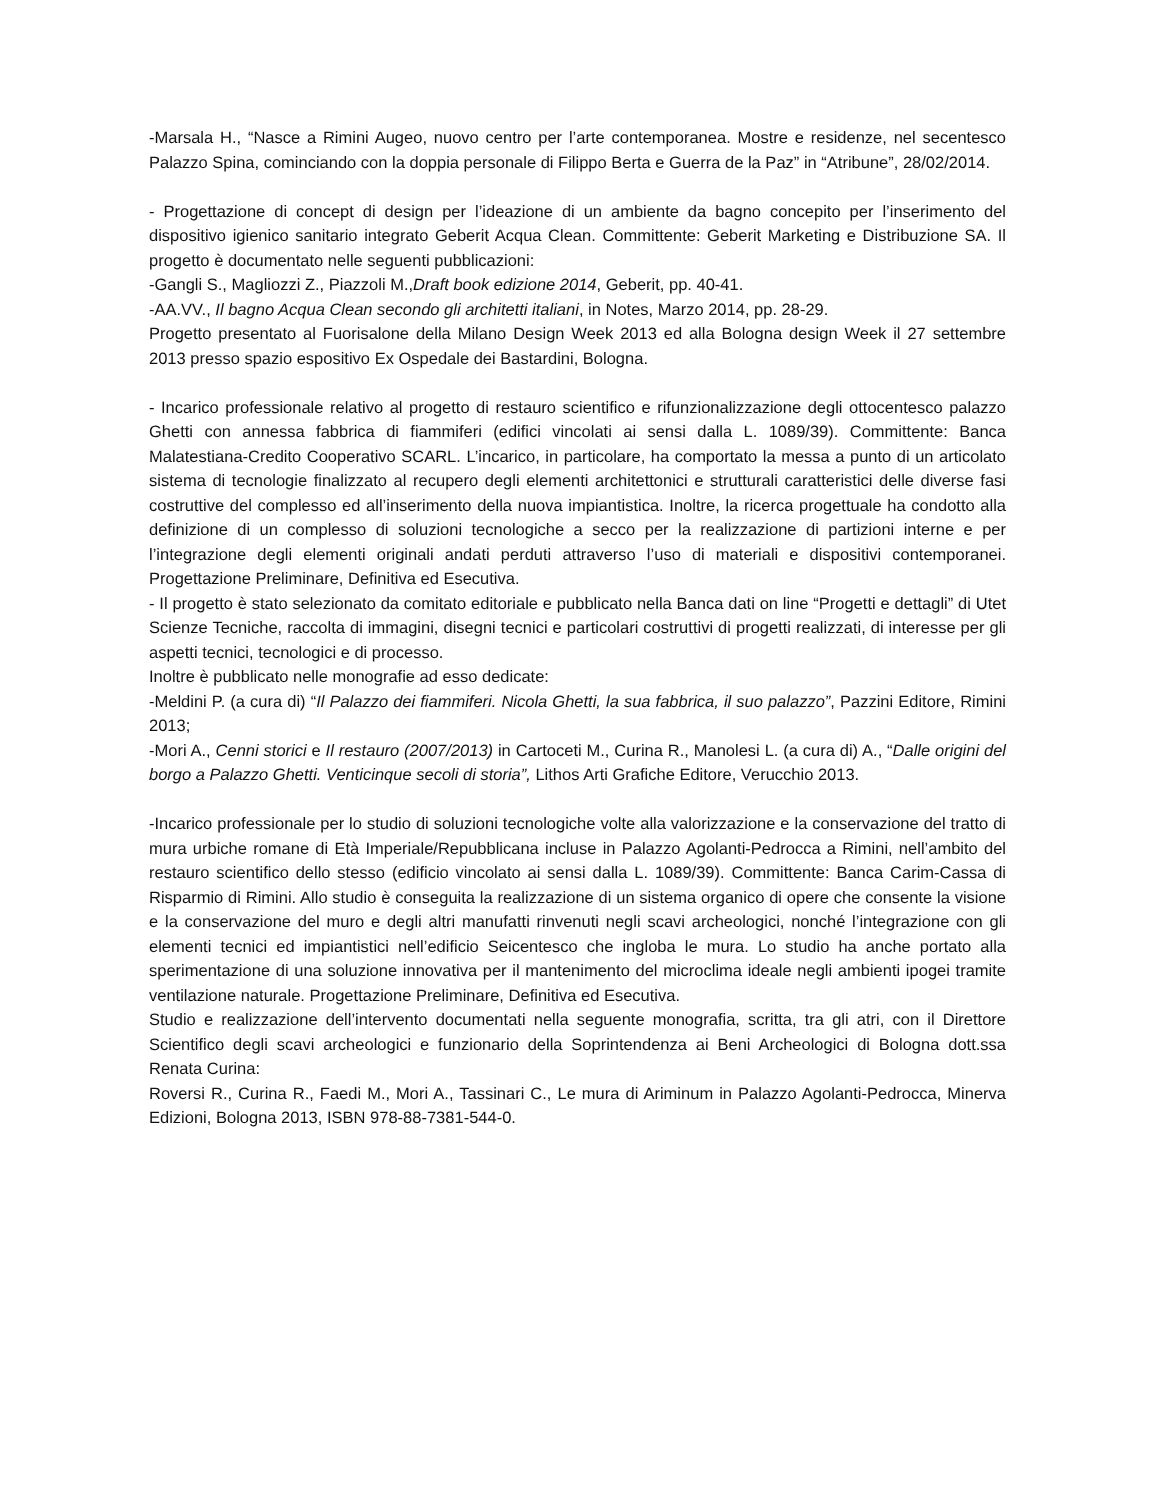-Marsala H., “Nasce a Rimini Augeo, nuovo centro per l’arte contemporanea. Mostre e residenze, nel secentesco Palazzo Spina, cominciando con la doppia personale di Filippo Berta e Guerra de la Paz” in “Atribune”, 28/02/2014.
- Progettazione di concept di design per l’ideazione di un ambiente da bagno concepito per l’inserimento del dispositivo igienico sanitario integrato Geberit Acqua Clean. Committente: Geberit Marketing e Distribuzione SA. Il progetto è documentato nelle seguenti pubblicazioni:
-Gangli S., Magliozzi Z., Piazzoli M.,Draft book edizione 2014, Geberit, pp. 40-41.
-AA.VV., Il bagno Acqua Clean secondo gli architetti italiani, in Notes, Marzo 2014, pp. 28-29.
Progetto presentato al Fuorisalone della Milano Design Week 2013 ed alla Bologna design Week il 27 settembre 2013 presso spazio espositivo Ex Ospedale dei Bastardini, Bologna.
- Incarico professionale relativo al progetto di restauro scientifico e rifunzionalizzazione degli ottocentesco palazzo Ghetti con annessa fabbrica di fiammiferi (edifici vincolati ai sensi dalla L. 1089/39). Committente: Banca Malatestiana-Credito Cooperativo SCARL. L’incarico, in particolare, ha comportato la messa a punto di un articolato sistema di tecnologie finalizzato al recupero degli elementi architettonici e strutturali caratteristici delle diverse fasi costruttive del complesso ed all’inserimento della nuova impiantistica. Inoltre, la ricerca progettuale ha condotto alla definizione di un complesso di soluzioni tecnologiche a secco per la realizzazione di partizioni interne e per l’integrazione degli elementi originali andati perduti attraverso l’uso di materiali e dispositivi contemporanei. Progettazione Preliminare, Definitiva ed Esecutiva.
- Il progetto è stato selezionato da comitato editoriale e pubblicato nella Banca dati on line “Progetti e dettagli” di Utet Scienze Tecniche, raccolta di immagini, disegni tecnici e particolari costruttivi di progetti realizzati, di interesse per gli aspetti tecnici, tecnologici e di processo.
Inoltre è pubblicato nelle monografie ad esso dedicate:
-Meldini P. (a cura di) “Il Palazzo dei fiammiferi. Nicola Ghetti, la sua fabbrica, il suo palazzo”, Pazzini Editore, Rimini 2013;
-Mori A., Cenni storici e Il restauro (2007/2013) in Cartoceti M., Curina R., Manolesi L. (a cura di) A., “Dalle origini del borgo a Palazzo Ghetti. Venticinque secoli di storia”, Lithos Arti Grafiche Editore, Verucchio 2013.
-Incarico professionale per lo studio di soluzioni tecnologiche volte alla valorizzazione e la conservazione del tratto di mura urbiche romane di Età Imperiale/Repubblicana incluse in Palazzo Agolanti-Pedrocca a Rimini, nell’ambito del restauro scientifico dello stesso (edificio vincolato ai sensi dalla L. 1089/39). Committente: Banca Carim-Cassa di Risparmio di Rimini. Allo studio è conseguita la realizzazione di un sistema organico di opere che consente la visione e la conservazione del muro e degli altri manufatti rinvenuti negli scavi archeologici, nonché l’integrazione con gli elementi tecnici ed impiantistici nell’edificio Seicentesco che ingloba le mura. Lo studio ha anche portato alla sperimentazione di una soluzione innovativa per il mantenimento del microclima ideale negli ambienti ipogei tramite ventilazione naturale. Progettazione Preliminare, Definitiva ed Esecutiva.
Studio e realizzazione dell’intervento documentati nella seguente monografia, scritta, tra gli atri, con il Direttore Scientifico degli scavi archeologici e funzionario della Soprintendenza ai Beni Archeologici di Bologna dott.ssa Renata Curina:
Roversi R., Curina R., Faedi M., Mori A., Tassinari C., Le mura di Ariminum in Palazzo Agolanti-Pedrocca, Minerva Edizioni, Bologna 2013, ISBN 978-88-7381-544-0.